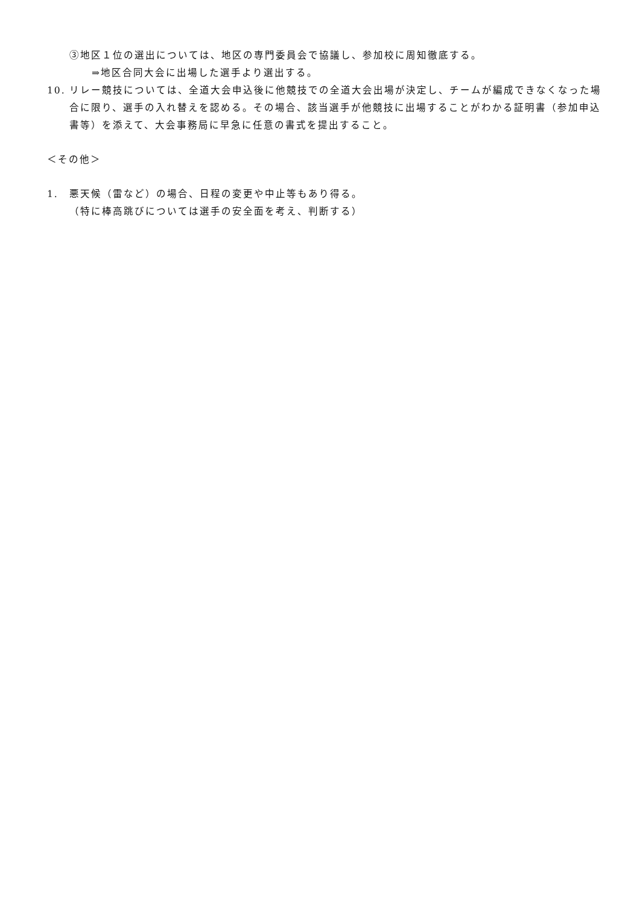③地区１位の選出については、地区の専門委員会で協議し、参加校に周知徹底する。
⇒地区合同大会に出場した選手より選出する。
10. リレー競技については、全道大会申込後に他競技での全道大会出場が決定し、チームが編成できなくなった場合に限り、選手の入れ替えを認める。その場合、該当選手が他競技に出場することがわかる証明書（参加申込書等）を添えて、大会事務局に早急に任意の書式を提出すること。
＜その他＞
1. 悪天候（雷など）の場合、日程の変更や中止等もあり得る。
（特に棒高跳びについては選手の安全面を考え、判断する）